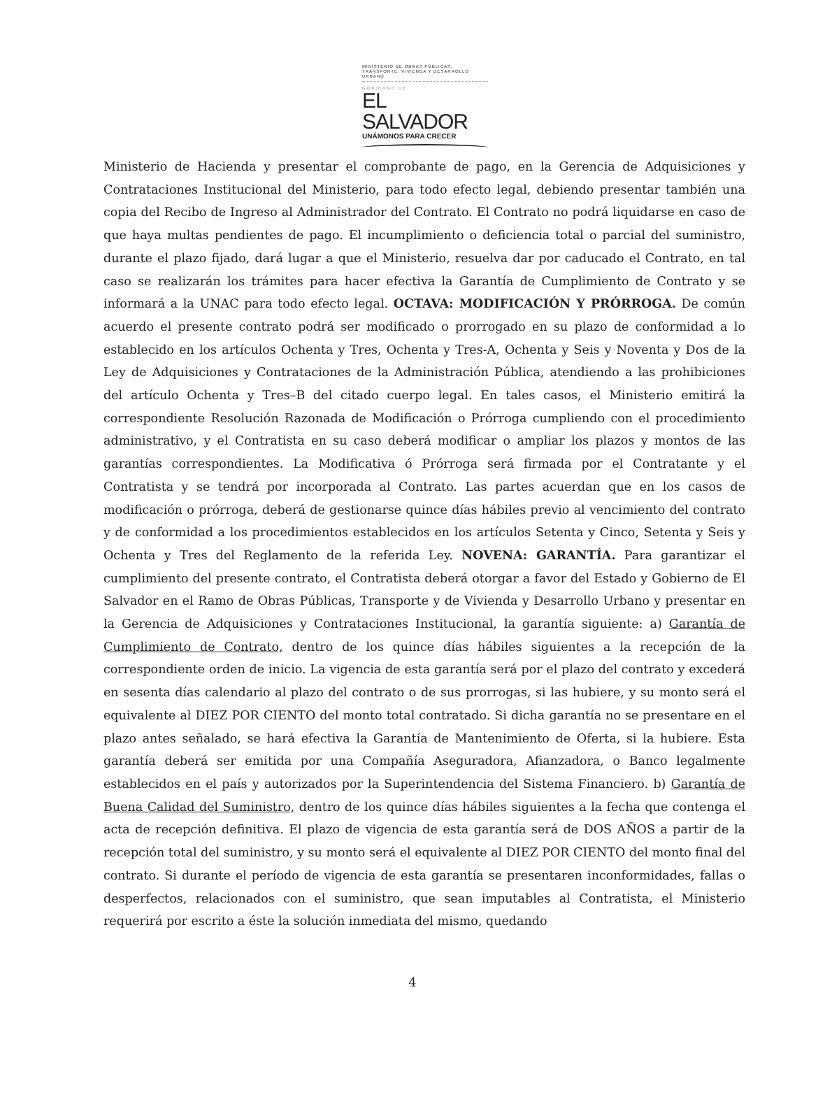MINISTERIO DE OBRAS PÚBLICAS, TRANSPORTE, VIVIENDA Y DESARROLLO URBANO
GOBIERNO DE
EL SALVADOR
UNÁMONOS PARA CRECER
Ministerio de Hacienda y presentar el comprobante de pago, en la Gerencia de Adquisiciones y Contrataciones Institucional del Ministerio, para todo efecto legal, debiendo presentar también una copia del Recibo de Ingreso al Administrador del Contrato. El Contrato no podrá liquidarse en caso de que haya multas pendientes de pago. El incumplimiento o deficiencia total o parcial del suministro, durante el plazo fijado, dará lugar a que el Ministerio, resuelva dar por caducado el Contrato, en tal caso se realizarán los trámites para hacer efectiva la Garantía de Cumplimiento de Contrato y se informará a la UNAC para todo efecto legal. OCTAVA: MODIFICACIÓN Y PRÓRROGA. De común acuerdo el presente contrato podrá ser modificado o prorrogado en su plazo de conformidad a lo establecido en los artículos Ochenta y Tres, Ochenta y Tres-A, Ochenta y Seis y Noventa y Dos de la Ley de Adquisiciones y Contrataciones de la Administración Pública, atendiendo a las prohibiciones del artículo Ochenta y Tres–B del citado cuerpo legal. En tales casos, el Ministerio emitirá la correspondiente Resolución Razonada de Modificación o Prórroga cumpliendo con el procedimiento administrativo, y el Contratista en su caso deberá modificar o ampliar los plazos y montos de las garantías correspondientes. La Modificativa ó Prórroga será firmada por el Contratante y el Contratista y se tendrá por incorporada al Contrato. Las partes acuerdan que en los casos de modificación o prórroga, deberá de gestionarse quince días hábiles previo al vencimiento del contrato y de conformidad a los procedimientos establecidos en los artículos Setenta y Cinco, Setenta y Seis y Ochenta y Tres del Reglamento de la referida Ley. NOVENA: GARANTÍA. Para garantizar el cumplimiento del presente contrato, el Contratista deberá otorgar a favor del Estado y Gobierno de El Salvador en el Ramo de Obras Públicas, Transporte y de Vivienda y Desarrollo Urbano y presentar en la Gerencia de Adquisiciones y Contrataciones Institucional, la garantía siguiente: a) Garantía de Cumplimiento de Contrato, dentro de los quince días hábiles siguientes a la recepción de la correspondiente orden de inicio. La vigencia de esta garantía será por el plazo del contrato y excederá en sesenta días calendario al plazo del contrato o de sus prorrogas, si las hubiere, y su monto será el equivalente al DIEZ POR CIENTO del monto total contratado. Si dicha garantía no se presentare en el plazo antes señalado, se hará efectiva la Garantía de Mantenimiento de Oferta, si la hubiere. Esta garantía deberá ser emitida por una Compañía Aseguradora, Afianzadora, o Banco legalmente establecidos en el país y autorizados por la Superintendencia del Sistema Financiero. b) Garantía de Buena Calidad del Suministro, dentro de los quince días hábiles siguientes a la fecha que contenga el acta de recepción definitiva. El plazo de vigencia de esta garantía será de DOS AÑOS a partir de la recepción total del suministro, y su monto será el equivalente al DIEZ POR CIENTO del monto final del contrato. Si durante el período de vigencia de esta garantía se presentaren inconformidades, fallas o desperfectos, relacionados con el suministro, que sean imputables al Contratista, el Ministerio requerirá por escrito a éste la solución inmediata del mismo, quedando
4